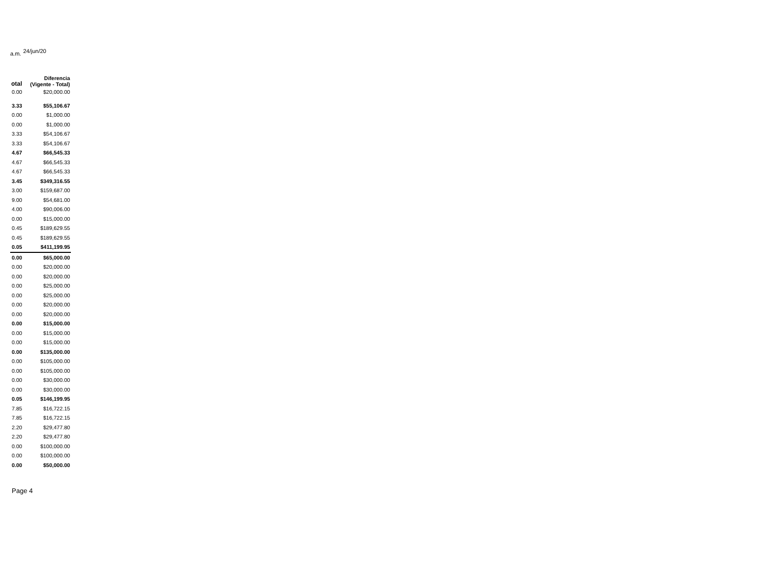a.m. 24/jun/20
| otal | Diferencia (Vigente - Total) |
| --- | --- |
| 0.00 | $20,000.00 |
| 3.33 | $55,106.67 |
| 0.00 | $1,000.00 |
| 0.00 | $1,000.00 |
| 3.33 | $54,106.67 |
| 3.33 | $54,106.67 |
| 4.67 | $66,545.33 |
| 4.67 | $66,545.33 |
| 4.67 | $66,545.33 |
| 3.45 | $349,316.55 |
| 3.00 | $159,687.00 |
| 9.00 | $54,681.00 |
| 4.00 | $90,006.00 |
| 0.00 | $15,000.00 |
| 0.45 | $189,629.55 |
| 0.45 | $189,629.55 |
| 0.05 | $411,199.95 |
| 0.00 | $65,000.00 |
| 0.00 | $20,000.00 |
| 0.00 | $20,000.00 |
| 0.00 | $25,000.00 |
| 0.00 | $25,000.00 |
| 0.00 | $20,000.00 |
| 0.00 | $20,000.00 |
| 0.00 | $15,000.00 |
| 0.00 | $15,000.00 |
| 0.00 | $15,000.00 |
| 0.00 | $135,000.00 |
| 0.00 | $105,000.00 |
| 0.00 | $105,000.00 |
| 0.00 | $30,000.00 |
| 0.00 | $30,000.00 |
| 0.05 | $146,199.95 |
| 7.85 | $16,722.15 |
| 7.85 | $16,722.15 |
| 2.20 | $29,477.80 |
| 2.20 | $29,477.80 |
| 0.00 | $100,000.00 |
| 0.00 | $100,000.00 |
| 0.00 | $50,000.00 |
Page 4